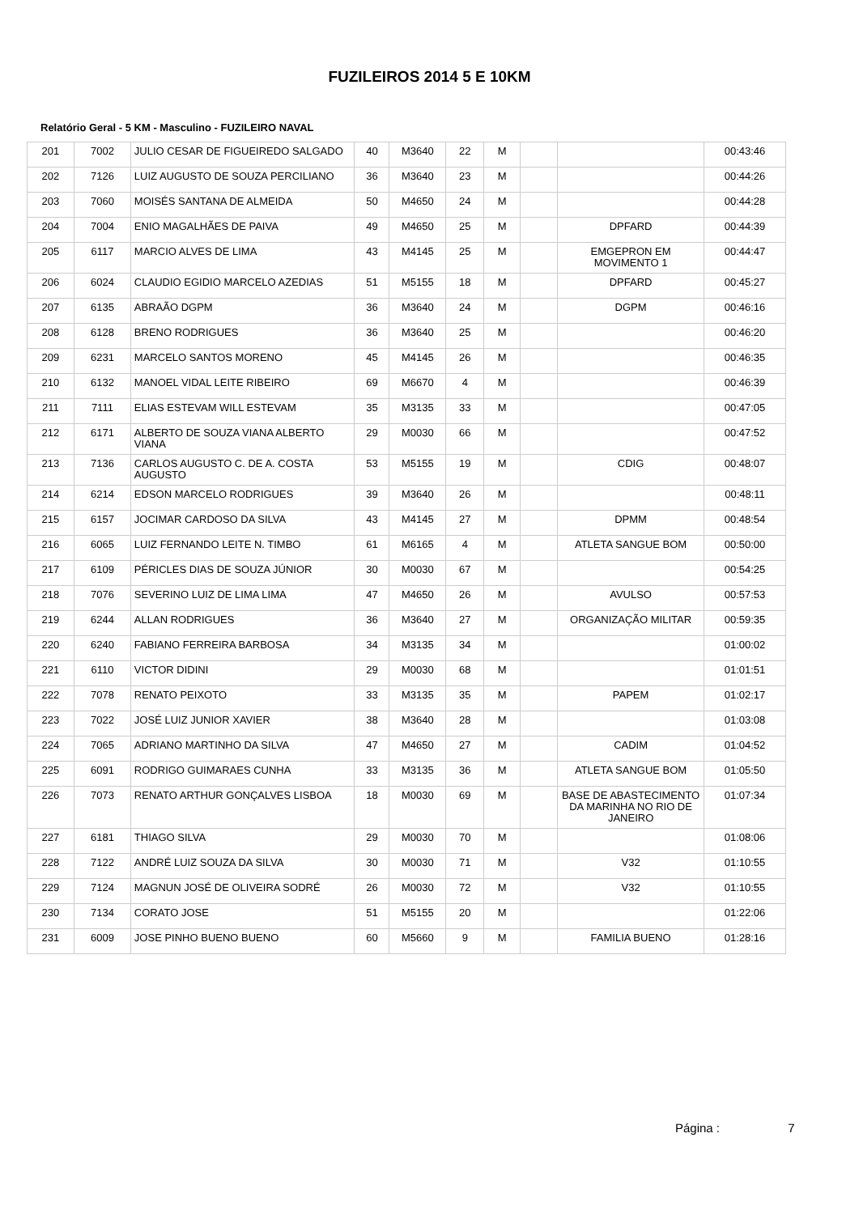FUZILEIROS 2014 5 E 10KM
Relatório Geral - 5 KM - Masculino - FUZILEIRO NAVAL
| 201 | 7002 | JULIO CESAR DE FIGUEIREDO SALGADO | 40 | M3640 | 22 | M | | | 00:43:46 |
| 202 | 7126 | LUIZ AUGUSTO DE SOUZA PERCILIANO | 36 | M3640 | 23 | M | | | 00:44:26 |
| 203 | 7060 | MOISÉS SANTANA DE ALMEIDA | 50 | M4650 | 24 | M | | | 00:44:28 |
| 204 | 7004 | ENIO MAGALHÃES DE PAIVA | 49 | M4650 | 25 | M | | DPFARD | 00:44:39 |
| 205 | 6117 | MARCIO ALVES DE LIMA | 43 | M4145 | 25 | M | | EMGEPRON EM MOVIMENTO 1 | 00:44:47 |
| 206 | 6024 | CLAUDIO EGIDIO MARCELO AZEDIAS | 51 | M5155 | 18 | M | | DPFARD | 00:45:27 |
| 207 | 6135 | ABRAÃO DGPM | 36 | M3640 | 24 | M | | DGPM | 00:46:16 |
| 208 | 6128 | BRENO RODRIGUES | 36 | M3640 | 25 | M | | | 00:46:20 |
| 209 | 6231 | MARCELO SANTOS MORENO | 45 | M4145 | 26 | M | | | 00:46:35 |
| 210 | 6132 | MANOEL VIDAL LEITE RIBEIRO | 69 | M6670 | 4 | M | | | 00:46:39 |
| 211 | 7111 | ELIAS ESTEVAM WILL ESTEVAM | 35 | M3135 | 33 | M | | | 00:47:05 |
| 212 | 6171 | ALBERTO DE SOUZA VIANA ALBERTO VIANA | 29 | M0030 | 66 | M | | | 00:47:52 |
| 213 | 7136 | CARLOS AUGUSTO C. DE A. COSTA AUGUSTO | 53 | M5155 | 19 | M | | CDIG | 00:48:07 |
| 214 | 6214 | EDSON MARCELO RODRIGUES | 39 | M3640 | 26 | M | | | 00:48:11 |
| 215 | 6157 | JOCIMAR CARDOSO DA SILVA | 43 | M4145 | 27 | M | | DPMM | 00:48:54 |
| 216 | 6065 | LUIZ FERNANDO LEITE N. TIMBO | 61 | M6165 | 4 | M | | ATLETA SANGUE BOM | 00:50:00 |
| 217 | 6109 | PÉRICLES DIAS DE SOUZA JÚNIOR | 30 | M0030 | 67 | M | | | 00:54:25 |
| 218 | 7076 | SEVERINO LUIZ DE LIMA LIMA | 47 | M4650 | 26 | M | | AVULSO | 00:57:53 |
| 219 | 6244 | ALLAN RODRIGUES | 36 | M3640 | 27 | M | | ORGANIZAÇÃO MILITAR | 00:59:35 |
| 220 | 6240 | FABIANO FERREIRA BARBOSA | 34 | M3135 | 34 | M | | | 01:00:02 |
| 221 | 6110 | VICTOR DIDINI | 29 | M0030 | 68 | M | | | 01:01:51 |
| 222 | 7078 | RENATO PEIXOTO | 33 | M3135 | 35 | M | | PAPEM | 01:02:17 |
| 223 | 7022 | JOSÉ LUIZ JUNIOR XAVIER | 38 | M3640 | 28 | M | | | 01:03:08 |
| 224 | 7065 | ADRIANO MARTINHO DA SILVA | 47 | M4650 | 27 | M | | CADIM | 01:04:52 |
| 225 | 6091 | RODRIGO GUIMARAES CUNHA | 33 | M3135 | 36 | M | | ATLETA SANGUE BOM | 01:05:50 |
| 226 | 7073 | RENATO ARTHUR GONÇALVES LISBOA | 18 | M0030 | 69 | M | | BASE DE ABASTECIMENTO DA MARINHA NO RIO DE JANEIRO | 01:07:34 |
| 227 | 6181 | THIAGO SILVA | 29 | M0030 | 70 | M | | | 01:08:06 |
| 228 | 7122 | ANDRÉ LUIZ SOUZA DA SILVA | 30 | M0030 | 71 | M | | V32 | 01:10:55 |
| 229 | 7124 | MAGNUN JOSÉ DE OLIVEIRA SODRÉ | 26 | M0030 | 72 | M | | V32 | 01:10:55 |
| 230 | 7134 | CORATO JOSE | 51 | M5155 | 20 | M | | | 01:22:06 |
| 231 | 6009 | JOSE PINHO BUENO BUENO | 60 | M5660 | 9 | M | | FAMILIA BUENO | 01:28:16 |
Página : 7